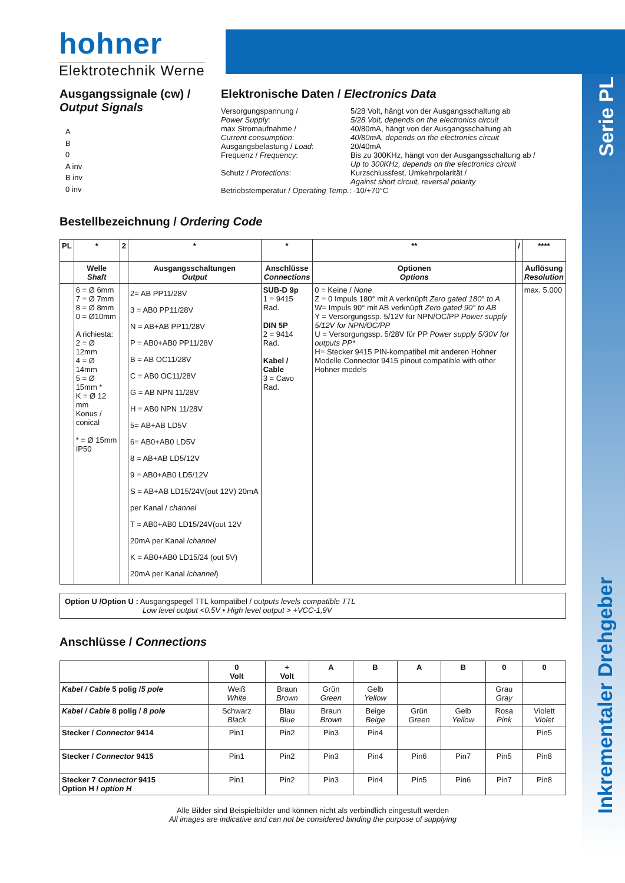hohner
Elektrotechnik Werne
Serie PL
Inkrementaler Drehgeber
Ausgangssignale (cw) / Output Signals
A
B
0
A inv
B inv
0 inv
Elektronische Daten / Electronics Data
| Versorgungspannung / Power Supply : max Stromaufnahme / Current consumption : Ausgangsbelastung / Load : Frequenz / Frequency : Schutz / Protections : | 5/28 Volt, hängt von der Ausgangsschaltung ab 5/28 Volt, depends on the electronics circuit 40/80mA, hängt von der Ausgangsschaltung ab 40/80mA, depends on the electronics circuit 20/40mA Bis zu 300KHz, hängt von der Ausgangsschaltung ab / Up to 300KHz, depends on the electronics circuit Kurzschlussfest, Umkehrpolarität / Against short circuit, reversal polarity |
Betriebstemperatur / Operating Temp.: -10/+70°C
Bestellbezeichnung / Ordering Code
| PL | * | 2 | * | * | ** | / | **** |
| --- | --- | --- | --- | --- | --- | --- | --- |
| | Welle Shaft | | Ausgangsschaltungen Output | Anschlüsse Connections | Optionen Options | | Auflösung Resolution |
| | 6 = Ø 6mm 7 = Ø 7mm 8 = Ø 8mm 0 = Ø10mm A richiesta: 2 = Ø 12mm 4 = Ø 14mm 5 = Ø 15mm * K = Ø 12 mm Konus / conical * = Ø 15mm IP50 | | 2= AB PP11/28V 3 = AB0 PP11/28V N = AB+AB PP11/28V P = AB0+AB0 PP11/28V B = AB OC11/28V C = AB0 OC11/28V G = AB NPN 11/28V H = AB0 NPN 11/28V 5= AB+AB LD5V 6= AB0+AB0 LD5V 8 = AB+AB LD5/12V 9 = AB0+AB0 LD5/12V S = AB+AB LD15/24V(out 12V) 20mA per Kanal / channel T = AB0+AB0 LD15/24V(out 12V 20mA per Kanal / channel K = AB0+AB0 LD15/24 (out 5V) 20mA per Kanal / channel ) | SUB-D 9p 1 = 9415 Rad. DIN 5P 2 = 9414 Rad. Kabel / Cable 3 = Cavo Rad. | 0 = Keine / None Z = 0 Impuls 180° mit A verknüpft Zero gated 180° to A W= Impuls 90° mit AB verknüpft Zero gated 90° to AB Y = Versorgungssp. 5/12V für NPN/OC/PP Power supply 5/12V for NPN/OC/PP U = Versorgungssp. 5/28V für PP Power supply 5/30V for outputs PP* H= Stecker 9415 PIN-kompatibel mit anderen Hohner Modelle Connector 9415 pinout compatible with other Hohner models | | max. 5.000 |
Option U /Option U : Ausgangspegel TTL kompatibel / outputs levels compatible TTL
Low level output <0.5V • High level output > +VCC-1,9V
Anschlüsse / Connections
| | 0 Volt | + Volt | A | B | A | B | 0 | 0 |
| --- | --- | --- | --- | --- | --- | --- | --- | --- |
| Kabel / Cable 5 polig / 5 pole | Weiß White | Braun Brown | Grün Green | Gelb Yellow | | | Grau Gray | |
| Kabel / Cable 8 polig / 8 pole | Schwarz Black | Blau Blue | Braun Brown | Beige Beige | Grün Green | Gelb Yellow | Rosa Pink | Violett Violet |
| Stecker / Connector 9414 | Pin1 | Pin2 | Pin3 | Pin4 | | | | Pin5 |
| Stecker / Connector 9415 | Pin1 | Pin2 | Pin3 | Pin4 | Pin6 | Pin7 | Pin5 | Pin8 |
| Stecker 7 Connector 9415 Option H / option H | Pin1 | Pin2 | Pin3 | Pin4 | Pin5 | Pin6 | Pin7 | Pin8 |
Alle Bilder sind Beispielbilder und können nicht als verbindlich eingestuft werden
All images are indicative and can not be considered binding the purpose of supplying